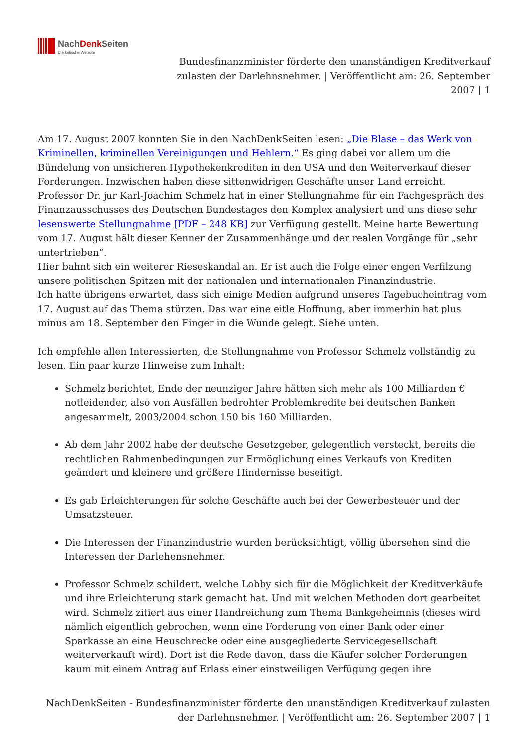NachDenk Seiten
Die kritische Website
Bundesfinanzminister förderte den unanständigen Kreditverkauf
zulasten der Darlehnsnehmer. | Veröffentlicht am: 26. September
2007 | 1
Am 17. August 2007 konnten Sie in den NachDenkSeiten lesen: „Die Blase – das Werk von Kriminellen, kriminellen Vereinigungen und Hehlern.“ Es ging dabei vor allem um die Bündelung von unsicheren Hypothekenkrediten in den USA und den Weiterverkauf dieser Forderungen. Inzwischen haben diese sittenwidrigen Geschäfte unser Land erreicht. Professor Dr. jur Karl-Joachim Schmelz hat in einer Stellungnahme für ein Fachgespräch des Finanzausschusses des Deutschen Bundestages den Komplex analysiert und uns diese sehr lesenswerte Stellungnahme [PDF – 248 KB] zur Verfügung gestellt. Meine harte Bewertung vom 17. August hält dieser Kenner der Zusammenhänge und der realen Vorgänge für „sehr untertrieben“.
Hier bahnt sich ein weiterer Rieseskandal an. Er ist auch die Folge einer engen Verfilzung unsere politischen Spitzen mit der nationalen und internationalen Finanzindustrie.
Ich hatte übrigens erwartet, dass sich einige Medien aufgrund unseres Tagebucheintrag vom 17. August auf das Thema stürzen. Das war eine eitle Hoffnung, aber immerhin hat plus minus am 18. September den Finger in die Wunde gelegt. Siehe unten.
Ich empfehle allen Interessierten, die Stellungnahme von Professor Schmelz vollständig zu lesen. Ein paar kurze Hinweise zum Inhalt:
Schmelz berichtet, Ende der neunziger Jahre hätten sich mehr als 100 Milliarden € notleidender, also von Ausfällen bedrohter Problemkredite bei deutschen Banken angesammelt, 2003/2004 schon 150 bis 160 Milliarden.
Ab dem Jahr 2002 habe der deutsche Gesetzgeber, gelegentlich versteckt, bereits die rechtlichen Rahmenbedingungen zur Ermöglichung eines Verkaufs von Krediten geändert und kleinere und größere Hindernisse beseitigt.
Es gab Erleichterungen für solche Geschäfte auch bei der Gewerbesteuer und der Umsatzsteuer.
Die Interessen der Finanzindustrie wurden berücksichtigt, völlig übersehen sind die Interessen der Darlehensnehmer.
Professor Schmelz schildert, welche Lobby sich für die Möglichkeit der Kreditverkäufe und ihre Erleichterung stark gemacht hat. Und mit welchen Methoden dort gearbeitet wird. Schmelz zitiert aus einer Handreichung zum Thema Bankgeheimnis (dieses wird nämlich eigentlich gebrochen, wenn eine Forderung von einer Bank oder einer Sparkasse an eine Heuschrecke oder eine ausgegliederte Servicegesellschaft weiterverkauft wird). Dort ist die Rede davon, dass die Käufer solcher Forderungen kaum mit einem Antrag auf Erlass einer einstweiligen Verfügung gegen ihre
NachDenkSeiten - Bundesfinanzminister förderte den unanständigen Kreditverkauf zulasten
der Darlehnsnehmer. | Veröffentlicht am: 26. September 2007 | 1